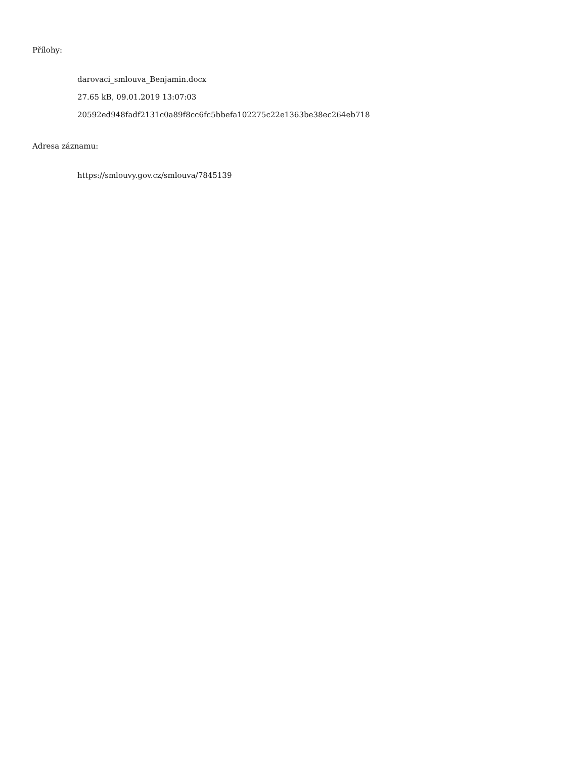Přílohy:
darovaci_smlouva_Benjamin.docx
27.65 kB, 09.01.2019 13:07:03
20592ed948fadf2131c0a89f8cc6fc5bbefa102275c22e1363be38ec264eb718
Adresa záznamu:
https://smlouvy.gov.cz/smlouva/7845139